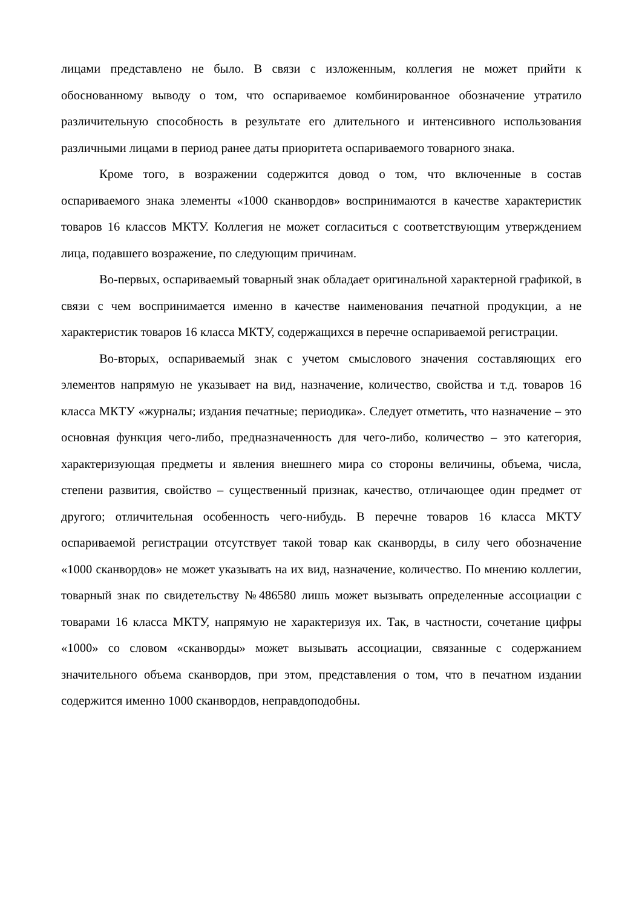лицами представлено не было. В связи с изложенным, коллегия не может прийти к обоснованному выводу о том, что оспариваемое комбинированное обозначение утратило различительную способность в результате его длительного и интенсивного использования различными лицами в период ранее даты приоритета оспариваемого товарного знака.
Кроме того, в возражении содержится довод о том, что включенные в состав оспариваемого знака элементы «1000 сканвордов» воспринимаются в качестве характеристик товаров 16 классов МКТУ. Коллегия не может согласиться с соответствующим утверждением лица, подавшего возражение, по следующим причинам.
Во-первых, оспариваемый товарный знак обладает оригинальной характерной графикой, в связи с чем воспринимается именно в качестве наименования печатной продукции, а не характеристик товаров 16 класса МКТУ, содержащихся в перечне оспариваемой регистрации.
Во-вторых, оспариваемый знак с учетом смыслового значения составляющих его элементов напрямую не указывает на вид, назначение, количество, свойства и т.д. товаров 16 класса МКТУ «журналы; издания печатные; периодика». Следует отметить, что назначение – это основная функция чего-либо, предназначенность для чего-либо, количество – это категория, характеризующая предметы и явления внешнего мира со стороны величины, объема, числа, степени развития, свойство – существенный признак, качество, отличающее один предмет от другого; отличительная особенность чего-нибудь. В перечне товаров 16 класса МКТУ оспариваемой регистрации отсутствует такой товар как сканворды, в силу чего обозначение «1000 сканвордов» не может указывать на их вид, назначение, количество. По мнению коллегии, товарный знак по свидетельству №486580 лишь может вызывать определенные ассоциации с товарами 16 класса МКТУ, напрямую не характеризуя их. Так, в частности, сочетание цифры «1000» со словом «сканворды» может вызывать ассоциации, связанные с содержанием значительного объема сканвордов, при этом, представления о том, что в печатном издании содержится именно 1000 сканвордов, неправдоподобны.